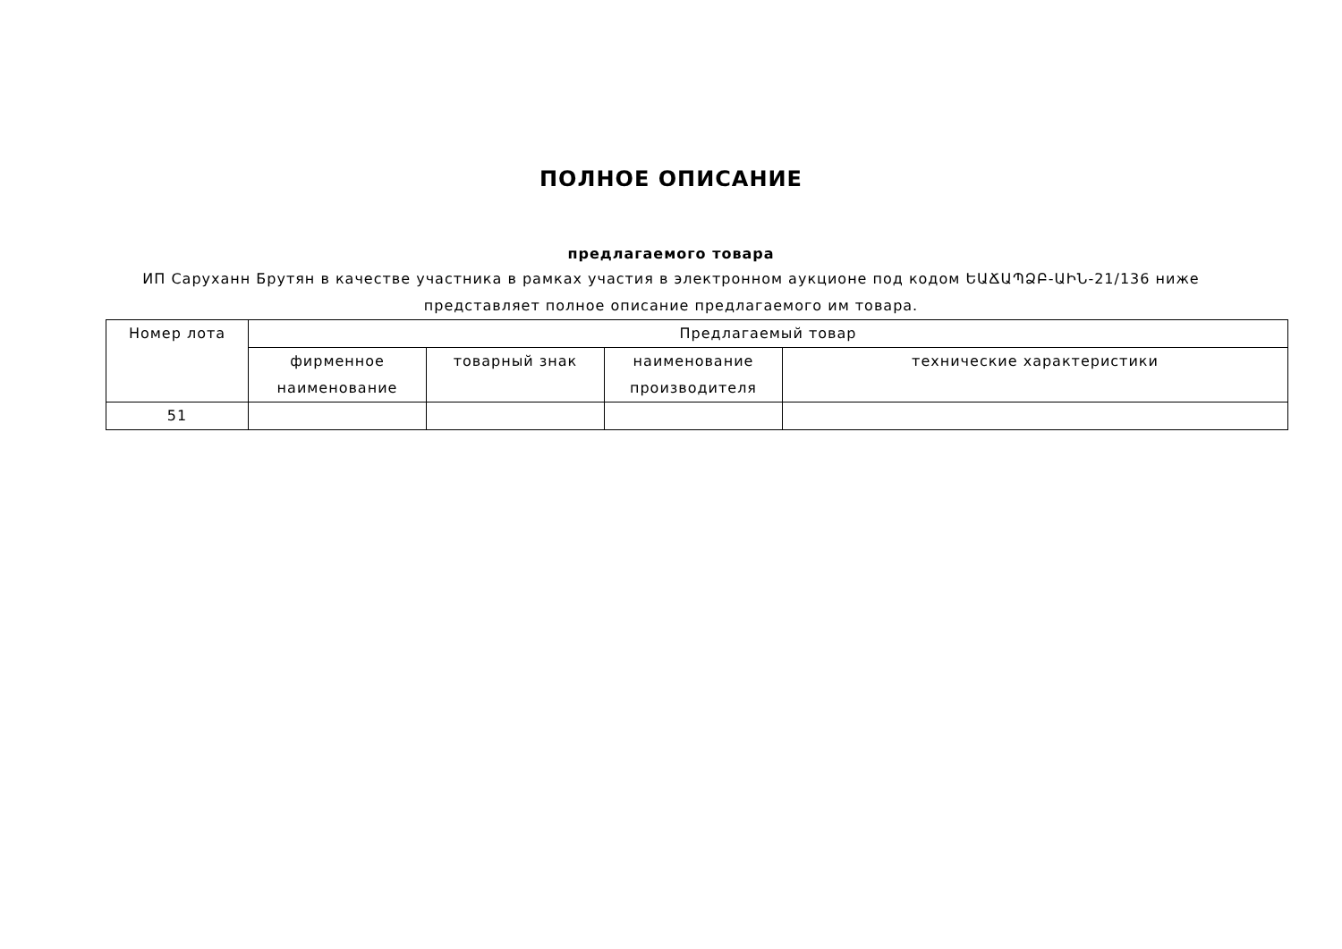ПОЛНОЕ ОПИСАНИЕ
предлагаемого товара
ИП Саруханн Брутян в качестве участника в рамках участия в электронном аукционе под кодом ԵԱՃԱՊՁԲ-ԱԻՆ-21/136 ниже представляет полное описание предлагаемого им товара.
| Номер лота | Предлагаемый товар | | | |
| --- | --- | --- | --- | --- |
| | фирменное наименование | товарный знак | наименование производителя | технические характеристики |
| 51 | | | | |